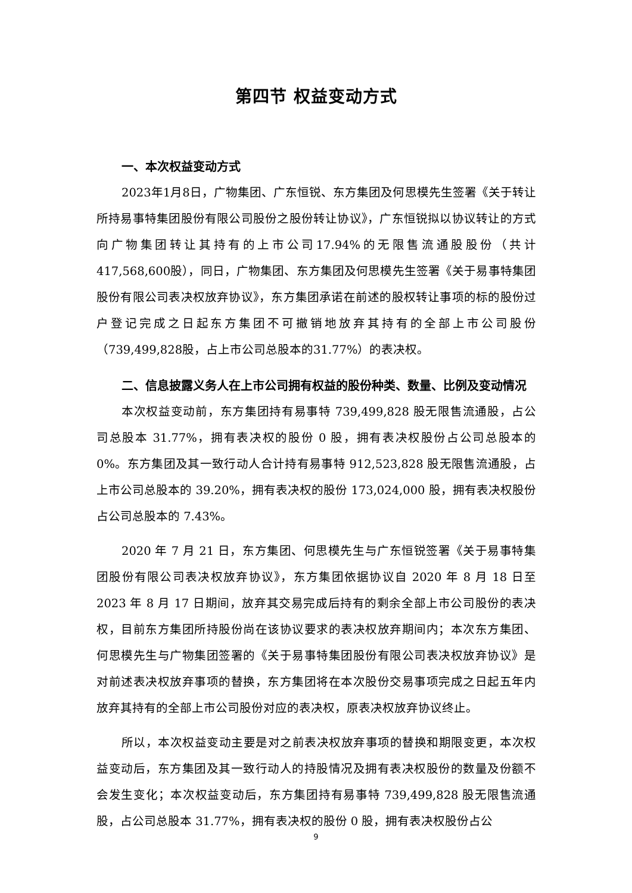第四节 权益变动方式
一、本次权益变动方式
2023年1月8日，广物集团、广东恒锐、东方集团及何思模先生签署《关于转让所持易事特集团股份有限公司股份之股份转让协议》，广东恒锐拟以协议转让的方式向广物集团转让其持有的上市公司17.94%的无限售流通股股份（共计417,568,600股），同日，广物集团、东方集团及何思模先生签署《关于易事特集团股份有限公司表决权放弃协议》，东方集团承诺在前述的股权转让事项的标的股份过户登记完成之日起东方集团不可撤销地放弃其持有的全部上市公司股份（739,499,828股，占上市公司总股本的31.77%）的表决权。
二、信息披露义务人在上市公司拥有权益的股份种类、数量、比例及变动情况
本次权益变动前，东方集团持有易事特 739,499,828 股无限售流通股，占公司总股本 31.77%，拥有表决权的股份 0 股，拥有表决权股份占公司总股本的 0%。东方集团及其一致行动人合计持有易事特 912,523,828 股无限售流通股，占上市公司总股本的 39.20%，拥有表决权的股份 173,024,000 股，拥有表决权股份占公司总股本的 7.43%。
2020 年 7 月 21 日，东方集团、何思模先生与广东恒锐签署《关于易事特集团股份有限公司表决权放弃协议》，东方集团依据协议自 2020 年 8 月 18 日至 2023 年 8 月 17 日期间，放弃其交易完成后持有的剩余全部上市公司股份的表决权，目前东方集团所持股份尚在该协议要求的表决权放弃期间内；本次东方集团、何思模先生与广物集团签署的《关于易事特集团股份有限公司表决权放弃协议》是对前述表决权放弃事项的替换，东方集团将在本次股份交易事项完成之日起五年内放弃其持有的全部上市公司股份对应的表决权，原表决权放弃协议终止。
所以，本次权益变动主要是对之前表决权放弃事项的替换和期限变更，本次权益变动后，东方集团及其一致行动人的持股情况及拥有表决权股份的数量及份额不会发生变化；本次权益变动后，东方集团持有易事特 739,499,828 股无限售流通股，占公司总股本 31.77%，拥有表决权的股份 0 股，拥有表决权股份占公
9